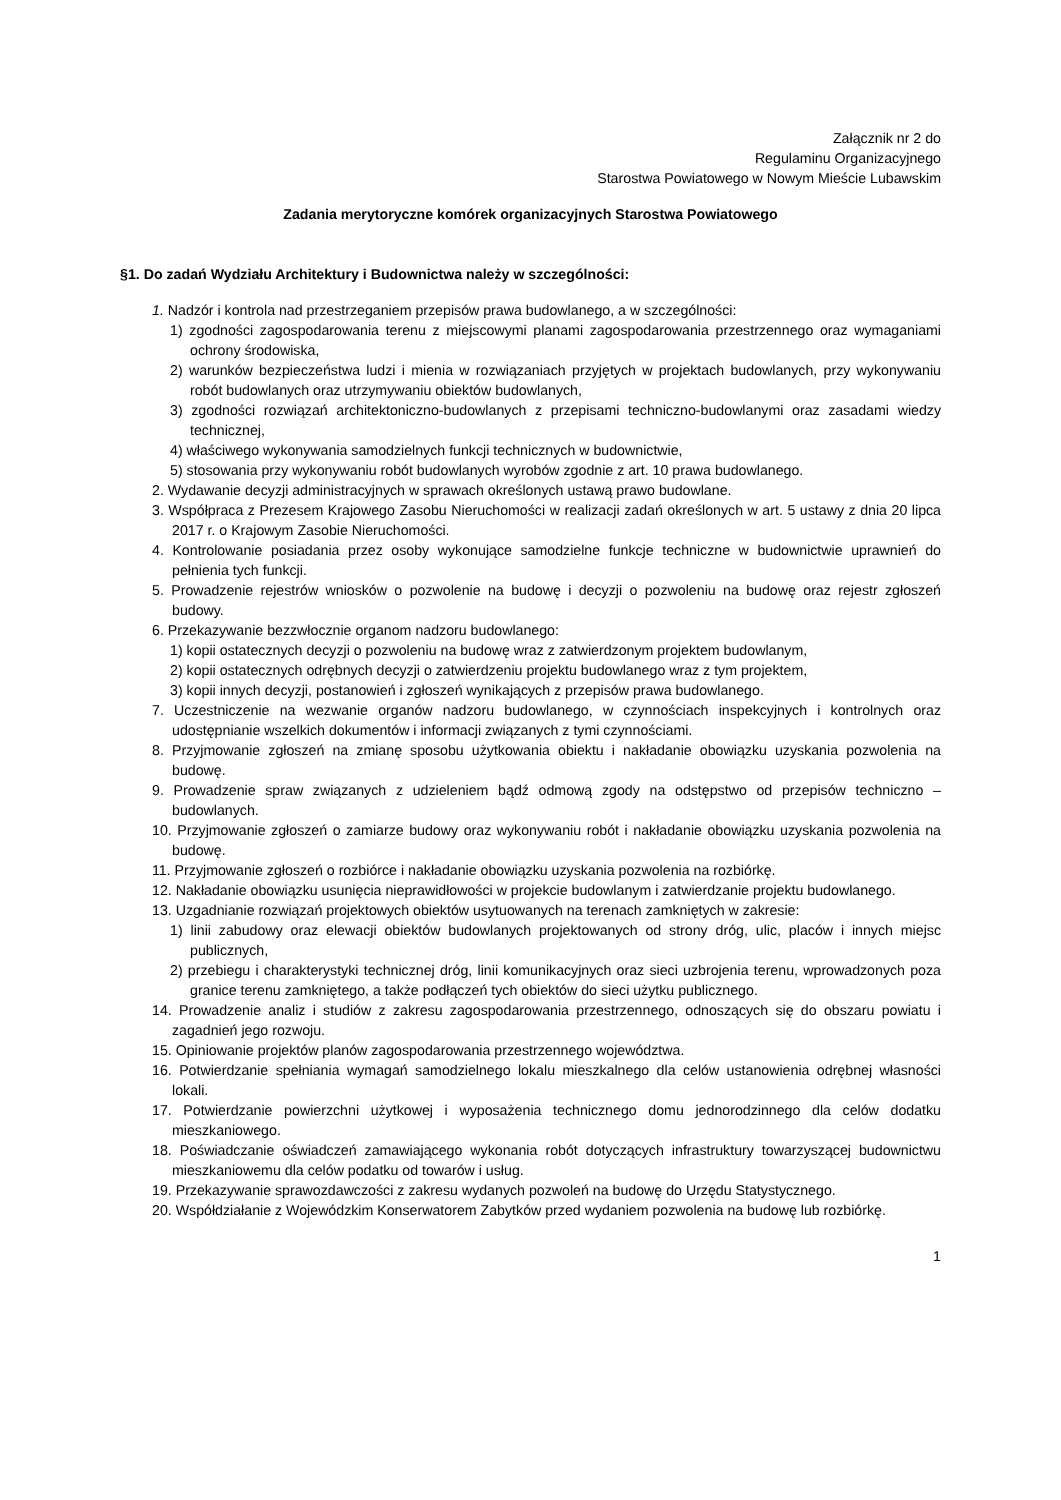Załącznik nr 2 do
Regulaminu Organizacyjnego
Starostwa Powiatowego w Nowym Mieście Lubawskim
Zadania merytoryczne komórek organizacyjnych Starostwa Powiatowego
§1. Do zadań Wydziału Architektury i Budownictwa należy w szczególności:
1. Nadzór i kontrola nad przestrzeganiem przepisów prawa budowlanego, a w szczególności:
1) zgodności zagospodarowania terenu z miejscowymi planami zagospodarowania przestrzennego oraz wymaganiami ochrony środowiska,
2) warunków bezpieczeństwa ludzi i mienia w rozwiązaniach przyjętych w projektach budowlanych, przy wykonywaniu robót budowlanych oraz utrzymywaniu obiektów budowlanych,
3) zgodności rozwiązań architektoniczno-budowlanych z przepisami techniczno-budowlanymi oraz zasadami wiedzy technicznej,
4) właściwego wykonywania samodzielnych funkcji technicznych w budownictwie,
5) stosowania przy wykonywaniu robót budowlanych wyrobów zgodnie z art. 10 prawa budowlanego.
2. Wydawanie decyzji administracyjnych w sprawach określonych ustawą prawo budowlane.
3. Współpraca z Prezesem Krajowego Zasobu Nieruchomości w realizacji zadań określonych w art. 5 ustawy z dnia 20 lipca 2017 r. o Krajowym Zasobie Nieruchomości.
4. Kontrolowanie posiadania przez osoby wykonujące samodzielne funkcje techniczne w budownictwie uprawnień do pełnienia tych funkcji.
5. Prowadzenie rejestrów wniosków o pozwolenie na budowę i decyzji o pozwoleniu na budowę oraz rejestr zgłoszeń budowy.
6. Przekazywanie bezzwłocznie organom nadzoru budowlanego:
1) kopii ostatecznych decyzji o pozwoleniu na budowę wraz z zatwierdzonym projektem budowlanym,
2) kopii ostatecznych odrębnych decyzji o zatwierdzeniu projektu budowlanego wraz z tym projektem,
3) kopii innych decyzji, postanowień i zgłoszeń wynikających z przepisów prawa budowlanego.
7. Uczestniczenie na wezwanie organów nadzoru budowlanego, w czynnościach inspekcyjnych i kontrolnych oraz udostępnianie wszelkich dokumentów i informacji związanych z tymi czynnościami.
8. Przyjmowanie zgłoszeń na zmianę sposobu użytkowania obiektu i nakładanie obowiązku uzyskania pozwolenia na budowę.
9. Prowadzenie spraw związanych z udzieleniem bądź odmową zgody na odstępstwo od przepisów techniczno – budowlanych.
10. Przyjmowanie zgłoszeń o zamiarze budowy oraz wykonywaniu robót i nakładanie obowiązku uzyskania pozwolenia na budowę.
11. Przyjmowanie zgłoszeń o rozbiórce i nakładanie obowiązku uzyskania pozwolenia na rozbiórkę.
12. Nakładanie obowiązku usunięcia nieprawidłowości w projekcie budowlanym i zatwierdzanie projektu budowlanego.
13. Uzgadnianie rozwiązań projektowych obiektów usytuowanych na terenach zamkniętych w zakresie:
1) linii zabudowy oraz elewacji obiektów budowlanych projektowanych od strony dróg, ulic, placów i innych miejsc publicznych,
2) przebiegu i charakterystyki technicznej dróg, linii komunikacyjnych oraz sieci uzbrojenia terenu, wprowadzonych poza granice terenu zamkniętego, a także podłączeń tych obiektów do sieci użytku publicznego.
14. Prowadzenie analiz i studiów z zakresu zagospodarowania przestrzennego, odnoszących się do obszaru powiatu i zagadnień jego rozwoju.
15. Opiniowanie projektów planów zagospodarowania przestrzennego województwa.
16. Potwierdzanie spełniania wymagań samodzielnego lokalu mieszkalnego dla celów ustanowienia odrębnej własności lokali.
17. Potwierdzanie powierzchni użytkowej i wyposażenia technicznego domu jednorodzinnego dla celów dodatku mieszkaniowego.
18. Poświadczanie oświadczeń zamawiającego wykonania robót dotyczących infrastruktury towarzyszącej budownictwu mieszkaniowemu dla celów podatku od towarów i usług.
19. Przekazywanie sprawozdawczości z zakresu wydanych pozwoleń na budowę do Urzędu Statystycznego.
20. Współdziałanie z Wojewódzkim Konserwatorem Zabytków przed wydaniem pozwolenia na budowę lub rozbiórkę.
1